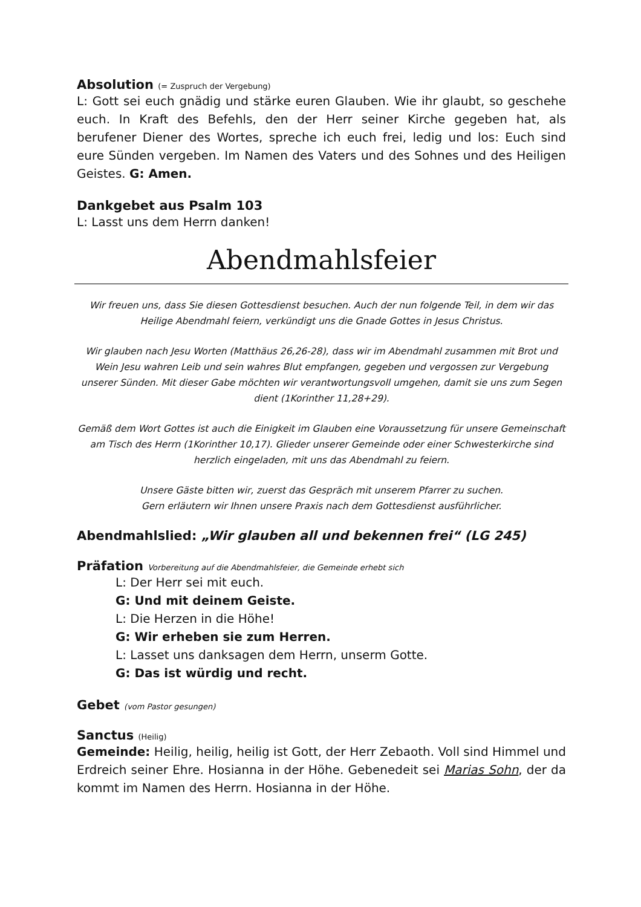Absolution (= Zuspruch der Vergebung)
L: Gott sei euch gnädig und stärke euren Glauben. Wie ihr glaubt, so geschehe euch. In Kraft des Befehls, den der Herr seiner Kirche gegeben hat, als berufener Diener des Wortes, spreche ich euch frei, ledig und los: Euch sind eure Sünden vergeben. Im Namen des Vaters und des Sohnes und des Heiligen Geistes. G: Amen.
Dankgebet aus Psalm 103
L: Lasst uns dem Herrn danken!
Abendmahlsfeier
Wir freuen uns, dass Sie diesen Gottesdienst besuchen. Auch der nun folgende Teil, in dem wir das Heilige Abendmahl feiern, verkündigt uns die Gnade Gottes in Jesus Christus.
Wir glauben nach Jesu Worten (Matthäus 26,26-28), dass wir im Abendmahl zusammen mit Brot und Wein Jesu wahren Leib und sein wahres Blut empfangen, gegeben und vergossen zur Vergebung unserer Sünden. Mit dieser Gabe möchten wir verantwortungsvoll umgehen, damit sie uns zum Segen dient (1Korinther 11,28+29).
Gemäß dem Wort Gottes ist auch die Einigkeit im Glauben eine Voraussetzung für unsere Gemeinschaft am Tisch des Herrn (1Korinther 10,17). Glieder unserer Gemeinde oder einer Schwesterkirche sind herzlich eingeladen, mit uns das Abendmahl zu feiern.
Unsere Gäste bitten wir, zuerst das Gespräch mit unserem Pfarrer zu suchen.
Gern erläutern wir Ihnen unsere Praxis nach dem Gottesdienst ausführlicher.
Abendmahlslied: „Wir glauben all und bekennen frei“ (LG 245)
Präfation Vorbereitung auf die Abendmahlsfeier, die Gemeinde erhebt sich
L: Der Herr sei mit euch.
G: Und mit deinem Geiste.
L: Die Herzen in die Höhe!
G: Wir erheben sie zum Herren.
L: Lasset uns danksagen dem Herrn, unserm Gotte.
G: Das ist würdig und recht.
Gebet (vom Pastor gesungen)
Sanctus (Heilig)
Gemeinde: Heilig, heilig, heilig ist Gott, der Herr Zebaoth. Voll sind Himmel und Erdreich seiner Ehre. Hosianna in der Höhe. Gebenedeit sei Marias Sohn, der da kommt im Namen des Herrn. Hosianna in der Höhe.